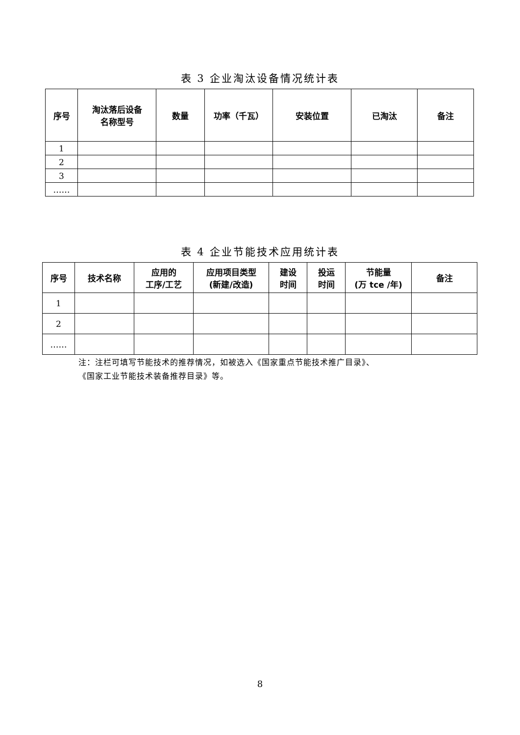表 3 企业淘汰设备情况统计表
| 序号 | 淘汰落后设备 名称型号 | 数量 | 功率（千瓦） | 安装位置 | 已淘汰 | 备注 |
| --- | --- | --- | --- | --- | --- | --- |
| 1 | | | | | | |
| 2 | | | | | | |
| 3 | | | | | | |
| …… | | | | | | |
表 4 企业节能技术应用统计表
| 序号 | 技术名称 | 应用的 工序/工艺 | 应用项目类型 (新建/改造) | 建设 时间 | 投运 时间 | 节能量 (万 tce /年) | 备注 |
| --- | --- | --- | --- | --- | --- | --- | --- |
| 1 | | | | | | | |
| 2 | | | | | | | |
| …… | | | | | | | |
注：注栏可填写节能技术的推荐情况，如被选入《国家重点节能技术推广目录》、
《国家工业节能技术装备推荐目录》等。
8